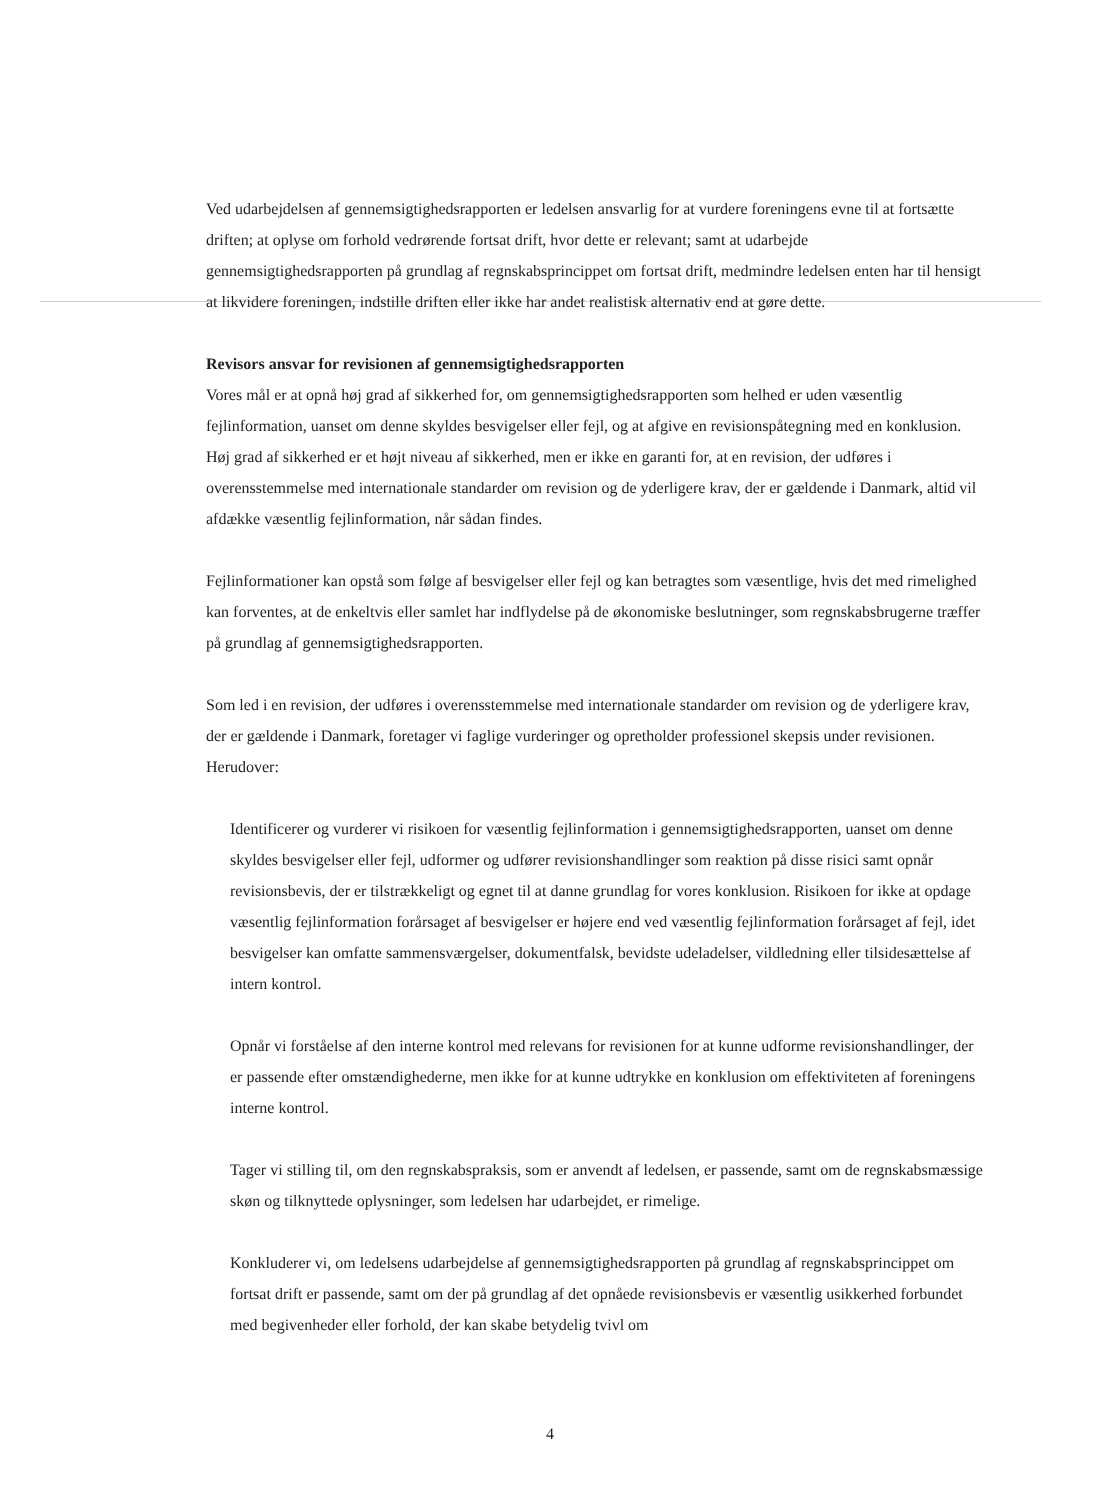Ved udarbejdelsen af gennemsigtighedsrapporten er ledelsen ansvarlig for at vurdere foreningens evne til at fortsætte driften; at oplyse om forhold vedrørende fortsat drift, hvor dette er relevant; samt at udarbejde gennemsigtighedsrapporten på grundlag af regnskabsprincippet om fortsat drift, medmindre ledelsen enten har til hensigt at likvidere foreningen, indstille driften eller ikke har andet realistisk alternativ end at gøre dette.
Revisors ansvar for revisionen af gennemsigtighedsrapporten
Vores mål er at opnå høj grad af sikkerhed for, om gennemsigtighedsrapporten som helhed er uden væsentlig fejlinformation, uanset om denne skyldes besvigelser eller fejl, og at afgive en revisionspåtegning med en konklusion. Høj grad af sikkerhed er et højt niveau af sikkerhed, men er ikke en garanti for, at en revision, der udføres i overensstemmelse med internationale standarder om revision og de yderligere krav, der er gældende i Danmark, altid vil afdække væsentlig fejlinformation, når sådan findes.
Fejlinformationer kan opstå som følge af besvigelser eller fejl og kan betragtes som væsentlige, hvis det med rimelighed kan forventes, at de enkeltvis eller samlet har indflydelse på de økonomiske beslutninger, som regnskabsbrugerne træffer på grundlag af gennemsigtighedsrapporten.
Som led i en revision, der udføres i overensstemmelse med internationale standarder om revision og de yderligere krav, der er gældende i Danmark, foretager vi faglige vurderinger og opretholder professionel skepsis under revisionen. Herudover:
Identificerer og vurderer vi risikoen for væsentlig fejlinformation i gennemsigtighedsrapporten, uanset om denne skyldes besvigelser eller fejl, udformer og udfører revisionshandlinger som reaktion på disse risici samt opnår revisionsbevis, der er tilstrækkeligt og egnet til at danne grundlag for vores konklusion. Risikoen for ikke at opdage væsentlig fejlinformation forårsaget af besvigelser er højere end ved væsentlig fejlinformation forårsaget af fejl, idet besvigelser kan omfatte sammensværgelser, dokumentfalsk, bevidste udeladelser, vildledning eller tilsidesættelse af intern kontrol.
Opnår vi forståelse af den interne kontrol med relevans for revisionen for at kunne udforme revisionshandlinger, der er passende efter omstændighederne, men ikke for at kunne udtrykke en konklusion om effektiviteten af foreningens interne kontrol.
Tager vi stilling til, om den regnskabspraksis, som er anvendt af ledelsen, er passende, samt om de regnskabsmæssige skøn og tilknyttede oplysninger, som ledelsen har udarbejdet, er rimelige.
Konkluderer vi, om ledelsens udarbejdelse af gennemsigtighedsrapporten på grundlag af regnskabsprincippet om fortsat drift er passende, samt om der på grundlag af det opnåede revisionsbevis er væsentlig usikkerhed forbundet med begivenheder eller forhold, der kan skabe betydelig tvivl om
4